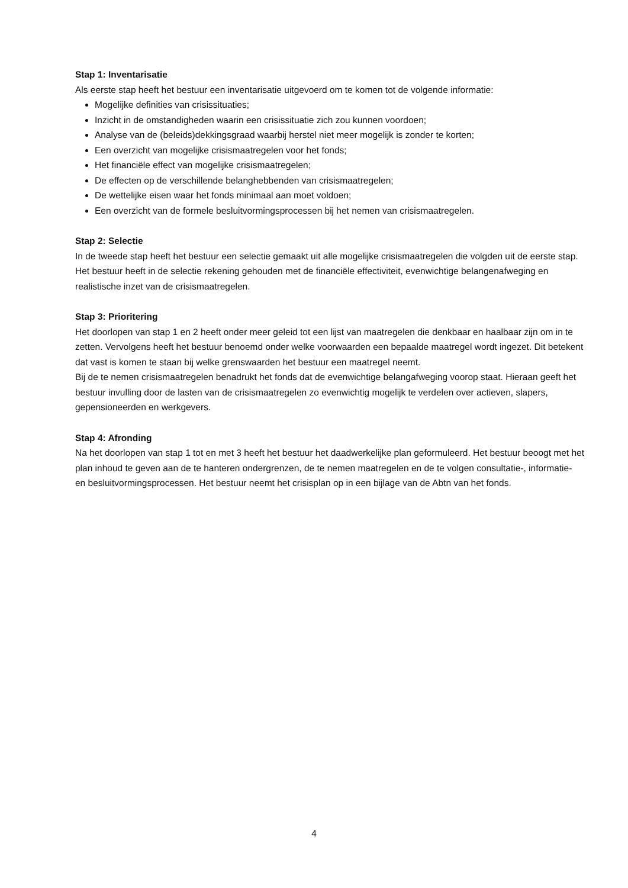Stap 1: Inventarisatie
Als eerste stap heeft het bestuur een inventarisatie uitgevoerd om te komen tot de volgende informatie:
Mogelijke definities van crisissituaties;
Inzicht in de omstandigheden waarin een crisissituatie zich zou kunnen voordoen;
Analyse van de (beleids)dekkingsgraad waarbij herstel niet meer mogelijk is zonder te korten;
Een overzicht van mogelijke crisismaatregelen voor het fonds;
Het financiële effect van mogelijke crisismaatregelen;
De effecten op de verschillende belanghebbenden van crisismaatregelen;
De wettelijke eisen waar het fonds minimaal aan moet voldoen;
Een overzicht van de formele besluitvormingsprocessen bij het nemen van crisismaatregelen.
Stap 2: Selectie
In de tweede stap heeft het bestuur een selectie gemaakt uit alle mogelijke crisismaatregelen die volgden uit de eerste stap. Het bestuur heeft in de selectie rekening gehouden met de financiële effectiviteit, evenwichtige belangenafweging en realistische inzet van de crisismaatregelen.
Stap 3: Prioritering
Het doorlopen van stap 1 en 2 heeft onder meer geleid tot een lijst van maatregelen die denkbaar en haalbaar zijn om in te zetten. Vervolgens heeft het bestuur benoemd onder welke voorwaarden een bepaalde maatregel wordt ingezet. Dit betekent dat vast is komen te staan bij welke grenswaarden het bestuur een maatregel neemt.
Bij de te nemen crisismaatregelen benadrukt het fonds dat de evenwichtige belangafweging voorop staat. Hieraan geeft het bestuur invulling door de lasten van de crisismaatregelen zo evenwichtig mogelijk te verdelen over actieven, slapers, gepensioneerden en werkgevers.
Stap 4: Afronding
Na het doorlopen van stap 1 tot en met 3 heeft het bestuur het daadwerkelijke plan geformuleerd. Het bestuur beoogt met het plan inhoud te geven aan de te hanteren ondergrenzen, de te nemen maatregelen en de te volgen consultatie-, informatie- en besluitvormingsprocessen. Het bestuur neemt het crisisplan op in een bijlage van de Abtn van het fonds.
4